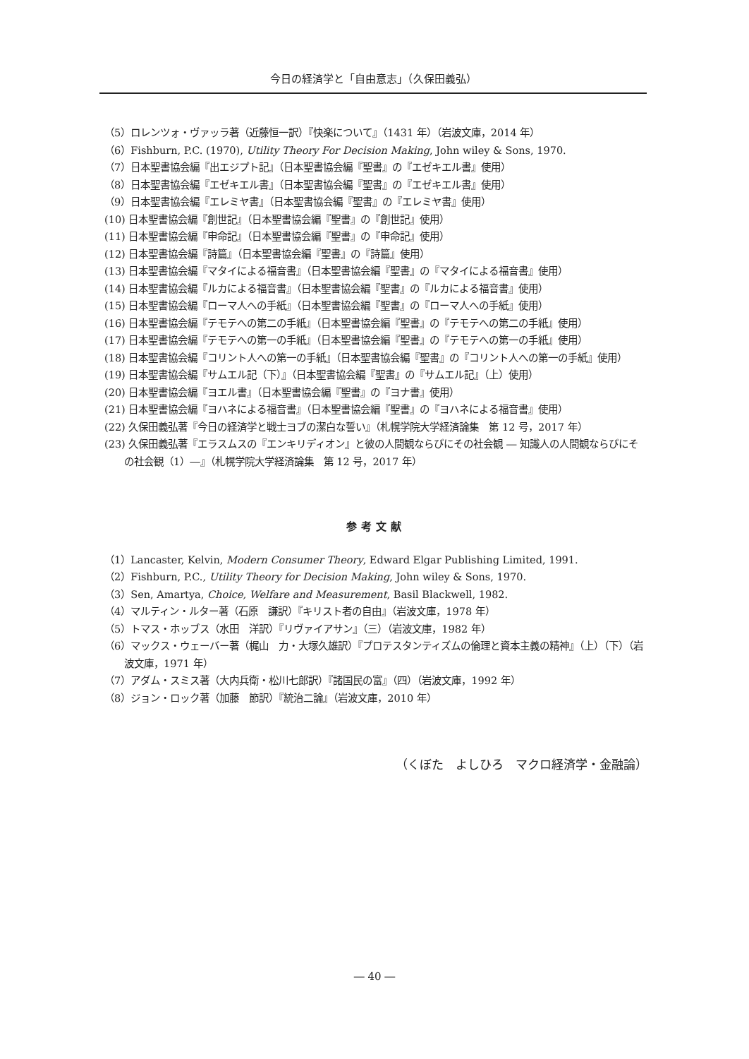今日の経済学と「自由意志」（久保田義弘）
（5）ロレンツォ・ヴァッラ著（近藤恒一訳）『快楽について』（1431 年）（岩波文庫，2014 年）
（6）Fishburn, P.C. (1970), Utility Theory For Decision Making, John wiley & Sons, 1970.
（7）日本聖書協会編『出エジプト記』（日本聖書協会編『聖書』の『エゼキエル書』使用）
（8）日本聖書協会編『エゼキエル書』（日本聖書協会編『聖書』の『エゼキエル書』使用）
（9）日本聖書協会編『エレミヤ書』（日本聖書協会編『聖書』の『エレミヤ書』使用）
(10) 日本聖書協会編『創世記』（日本聖書協会編『聖書』の『創世記』使用）
(11) 日本聖書協会編『申命記』（日本聖書協会編『聖書』の『申命記』使用）
(12) 日本聖書協会編『詩篇』（日本聖書協会編『聖書』の『詩篇』使用）
(13) 日本聖書協会編『マタイによる福音書』（日本聖書協会編『聖書』の『マタイによる福音書』使用）
(14) 日本聖書協会編『ルカによる福音書』（日本聖書協会編『聖書』の『ルカによる福音書』使用）
(15) 日本聖書協会編『ローマ人への手紙』（日本聖書協会編『聖書』の『ローマ人への手紙』使用）
(16) 日本聖書協会編『テモテへの第二の手紙』（日本聖書協会編『聖書』の『テモテへの第二の手紙』使用）
(17) 日本聖書協会編『テモテへの第一の手紙』（日本聖書協会編『聖書』の『テモテへの第一の手紙』使用）
(18) 日本聖書協会編『コリント人への第一の手紙』（日本聖書協会編『聖書』の『コリント人への第一の手紙』使用）
(19) 日本聖書協会編『サムエル記（下）』（日本聖書協会編『聖書』の『サムエル記』（上）使用）
(20) 日本聖書協会編『ヨエル書』（日本聖書協会編『聖書』の『ヨナ書』使用）
(21) 日本聖書協会編『ヨハネによる福音書』（日本聖書協会編『聖書』の『ヨハネによる福音書』使用）
(22) 久保田義弘著『今日の経済学と戦士ヨブの潔白な誓い』（札幌学院大学経済論集　第 12 号，2017 年）
(23) 久保田義弘著『エラスムスの『エンキリディオン』と彼の人間観ならびにその社会観 ― 知識人の人間観ならびにその社会観（1）―』（札幌学院大学経済論集　第 12 号，2017 年）
参考文献
（1）Lancaster, Kelvin, Modern Consumer Theory, Edward Elgar Publishing Limited, 1991.
（2）Fishburn, P.C., Utility Theory for Decision Making, John wiley & Sons, 1970.
（3）Sen, Amartya, Choice, Welfare and Measurement, Basil Blackwell, 1982.
（4）マルティン・ルター著（石原　謙訳）『キリスト者の自由』（岩波文庫，1978 年）
（5）トマス・ホッブス（水田　洋訳）『リヴァイアサン』（三）（岩波文庫，1982 年）
（6）マックス・ウェーバー著（梶山　力・大塚久雄訳）『プロテスタンティズムの倫理と資本主義の精神』（上）（下）（岩波文庫，1971 年）
（7）アダム・スミス著（大内兵衛・松川七郎訳）『諸国民の富』（四）（岩波文庫，1992 年）
（8）ジョン・ロック著（加藤　節訳）『統治二論』（岩波文庫，2010 年）
（くぼた　よしひろ　マクロ経済学・金融論）
― 40 ―